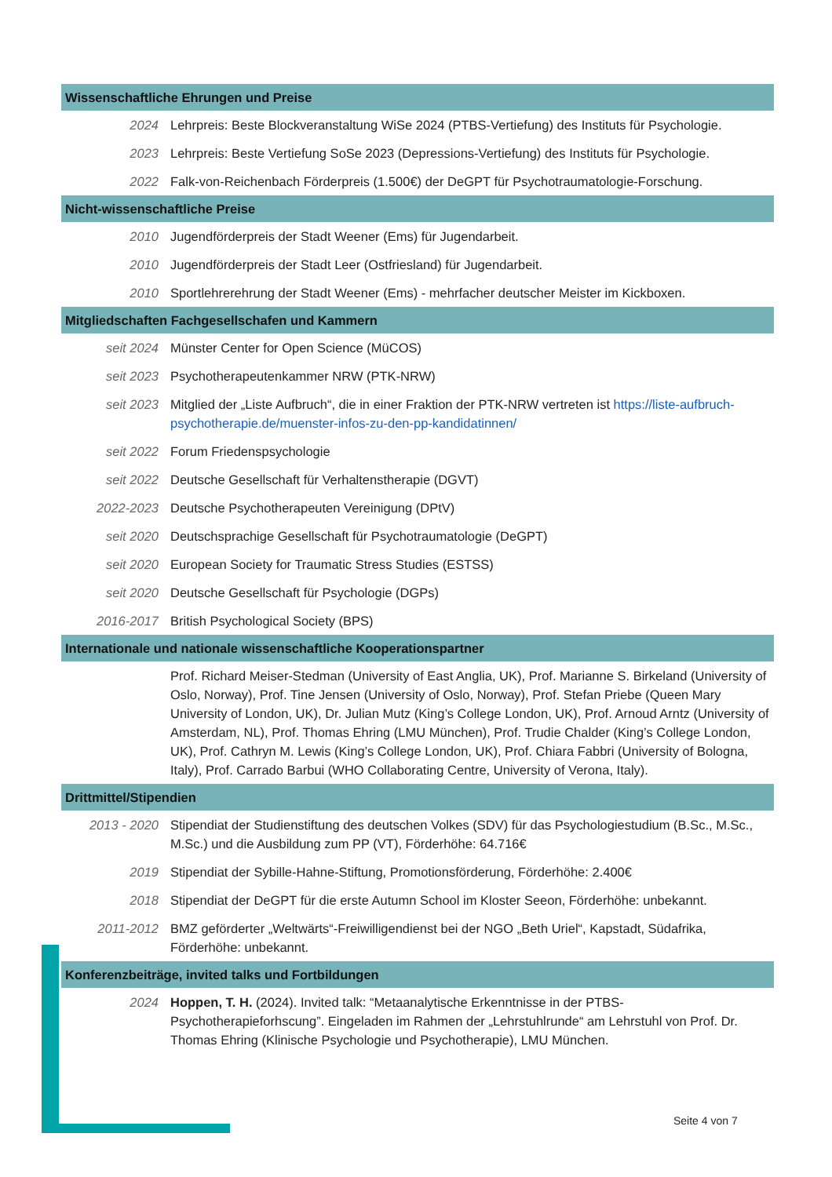Wissenschaftliche Ehrungen und Preise
2024 Lehrpreis: Beste Blockveranstaltung WiSe 2024 (PTBS-Vertiefung) des Instituts für Psychologie.
2023 Lehrpreis: Beste Vertiefung SoSe 2023 (Depressions-Vertiefung) des Instituts für Psychologie.
2022 Falk-von-Reichenbach Förderpreis (1.500€) der DeGPT für Psychotraumatologie-Forschung.
Nicht-wissenschaftliche Preise
2010 Jugendförderpreis der Stadt Weener (Ems) für Jugendarbeit.
2010 Jugendförderpreis der Stadt Leer (Ostfriesland) für Jugendarbeit.
2010 Sportlehrerehrung der Stadt Weener (Ems) - mehrfacher deutscher Meister im Kickboxen.
Mitgliedschaften Fachgesellschafen und Kammern
seit 2024 Münster Center for Open Science (MüCOS)
seit 2023 Psychotherapeutenkammer NRW (PTK-NRW)
seit 2023 Mitglied der „Liste Aufbruch“, die in einer Fraktion der PTK-NRW vertreten ist https://liste-aufbruch-psychotherapie.de/muenster-infos-zu-den-pp-kandidatinnen/
seit 2022 Forum Friedenspsychologie
seit 2022 Deutsche Gesellschaft für Verhaltenstherapie (DGVT)
2022-2023 Deutsche Psychotherapeuten Vereinigung (DPtV)
seit 2020 Deutschsprachige Gesellschaft für Psychotraumatologie (DeGPT)
seit 2020 European Society for Traumatic Stress Studies (ESTSS)
seit 2020 Deutsche Gesellschaft für Psychologie (DGPs)
2016-2017 British Psychological Society (BPS)
Internationale und nationale wissenschaftliche Kooperationspartner
Prof. Richard Meiser-Stedman (University of East Anglia, UK), Prof. Marianne S. Birkeland (University of Oslo, Norway), Prof. Tine Jensen (University of Oslo, Norway), Prof. Stefan Priebe (Queen Mary University of London, UK), Dr. Julian Mutz (King’s College London, UK), Prof. Arnoud Arntz (University of Amsterdam, NL), Prof. Thomas Ehring (LMU München), Prof. Trudie Chalder (King’s College London, UK), Prof. Cathryn M. Lewis (King’s College London, UK), Prof. Chiara Fabbri (University of Bologna, Italy), Prof. Carrado Barbui (WHO Collaborating Centre, University of Verona, Italy).
Drittmittel/Stipendien
2013 - 2020 Stipendiat der Studienstiftung des deutschen Volkes (SDV) für das Psychologiestudium (B.Sc., M.Sc., M.Sc.) und die Ausbildung zum PP (VT), Förderhöhe: 64.716€
2019 Stipendiat der Sybille-Hahne-Stiftung, Promotionsförderung, Förderhöhe: 2.400€
2018 Stipendiat der DeGPT für die erste Autumn School im Kloster Seeon, Förderhöhe: unbekannt.
2011-2012 BMZ geförderter „Weltwärts“-Freiwilligendienst bei der NGO „Beth Uriel“, Kapstadt, Südafrika, Förderhöhe: unbekannt.
Konferenzbeiträge, invited talks und Fortbildungen
2024 Hoppen, T. H. (2024). Invited talk: “Metaanalytische Erkenntnisse in der PTBS-Psychotherapieforhscung”. Eingeladen im Rahmen der „Lehrstuhlrunde“ am Lehrstuhl von Prof. Dr. Thomas Ehring (Klinische Psychologie und Psychotherapie), LMU München.
Seite 4 von 7